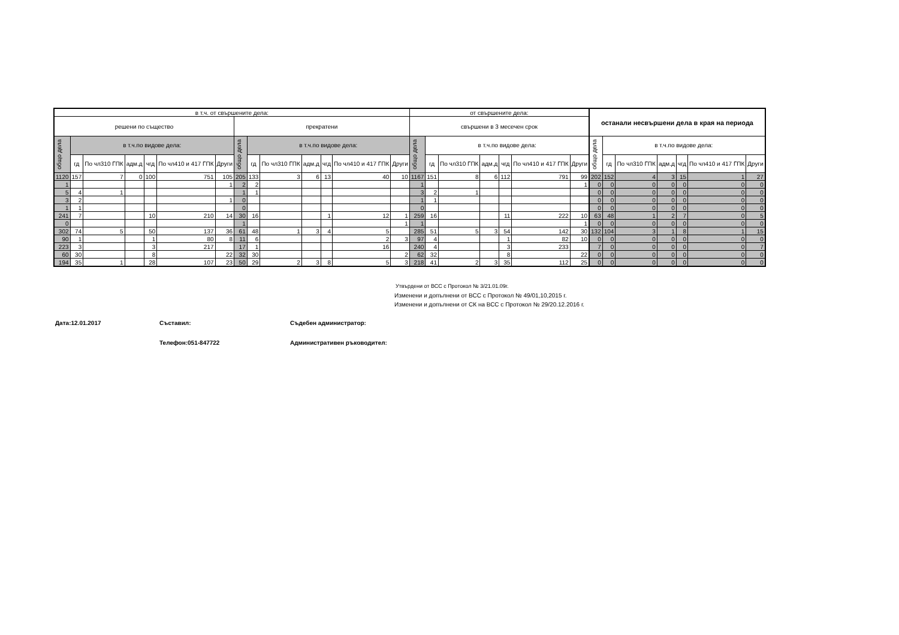| в т.ч. от свършените дела: | | | | | | | | | | | | | | от свършените дела: | | | | | | | останали несвършени дела в края на периода | | | | | | |
| --- | --- | --- | --- | --- | --- | --- | --- | --- | --- | --- | --- | --- | --- | --- | --- | --- | --- | --- | --- | --- | --- | --- | --- | --- | --- | --- | --- |
| решени по същество | | | | | | | прекратени | | | | | | | свършени в 3 месечен срок | | | | | | | | | | | | | |
| общо дела | в т.ч.по видове дела: | | | | | | общо дела | в т.ч.по видове дела: | | | | | | общо дела | в т.ч.по видове дела: | | | | | | общо дела | в т.ч.по видове дела: | | | | | |
| | гд | По чл310 ГПК | адм.д | чгд | По чл410 и 417 ГПК | Други | | гд | По чл310 ГПК | адм.д | чгд | По чл410 и 417 ГПК | Други | | гд | По чл310 ГПК | адм.д | чгд | По чл410 и 417 ГПК | Други | | гд | По чл310 ГПК | адм.д | чгд | По чл410 и 417 ГПК | Други |
| 1120 | 157 | 7 | 0 | 100 | 751 | 105 | 205 | 133 | 3 | 6 | 13 | 40 | 10 | 1167 | 151 | 8 | 6 | 112 | 791 | 99 | 202 | 152 | 4 | 3 | 15 | 1 | 27 |
| 1 | | | | | | 1 | 2 | 2 | | | | | | 1 | | | | | | 1 | 0 | 0 | 0 | 0 | 0 | 0 | 0 |
| 5 | 4 | 1 | | | | | 1 | 1 | | | | | | 3 | 2 | 1 | | | | | 0 | 0 | 0 | 0 | 0 | 0 | 0 |
| 3 | 2 | | | | | 1 | 0 | | | | | | | 1 | 1 | | | | | | 0 | 0 | 0 | 0 | 0 | 0 | 0 |
| 1 | 1 | | | | | | 0 | | | | | | | 0 | | | | | | | 0 | 0 | 0 | 0 | 0 | 0 | 0 |
| 241 | 7 | | | 10 | 210 | 14 | 30 | 16 | | | 1 | 12 | 1 | 259 | 16 | | | 11 | 222 | 10 | 63 | 48 | 1 | 2 | 7 | 0 | 5 |
| 0 | | | | | | | 1 | | | | | | 1 | 1 | | | | | | 1 | 0 | 0 | 0 | 0 | 0 | 0 | 0 |
| 302 | 74 | 5 | | 50 | 137 | 36 | 61 | 48 | 1 | 3 | 4 | 5 | | 285 | 51 | 5 | 3 | 54 | 142 | 30 | 132 | 104 | 3 | 1 | 8 | 1 | 15 |
| 90 | 1 | | | 1 | 80 | 8 | 11 | 6 | | | | 2 | 3 | 97 | 4 | | | 1 | 82 | 10 | 0 | 0 | 0 | 0 | 0 | 0 | 0 |
| 223 | 3 | | | 3 | 217 | | 17 | 1 | | | | 16 | | 240 | 4 | | | 3 | 233 | | 7 | 0 | 0 | 0 | 0 | 0 | 7 |
| 60 | 30 | | | 8 | | 22 | 32 | 30 | | | | | 2 | 62 | 32 | | | 8 | | 22 | 0 | 0 | 0 | 0 | 0 | 0 | 0 |
| 194 | 35 | 1 | | 28 | 107 | 23 | 50 | 29 | 2 | 3 | 8 | 5 | 3 | 218 | 41 | 2 | 3 | 35 | 112 | 25 | 0 | 0 | 0 | 0 | 0 | 0 | 0 |
Утвърдени от ВСС с Протокол № 3/21.01.09г.
Изменени и допълнени от ВСС с Протокол № 49/01,10,2015 г.
Изменени и допълнени от СК на ВСС с Протокол № 29/20.12.2016 г.
Дата:12.01.2017
Съставил:
Съдебен администратор:
Телефон:051-847722
Административен ръководител: